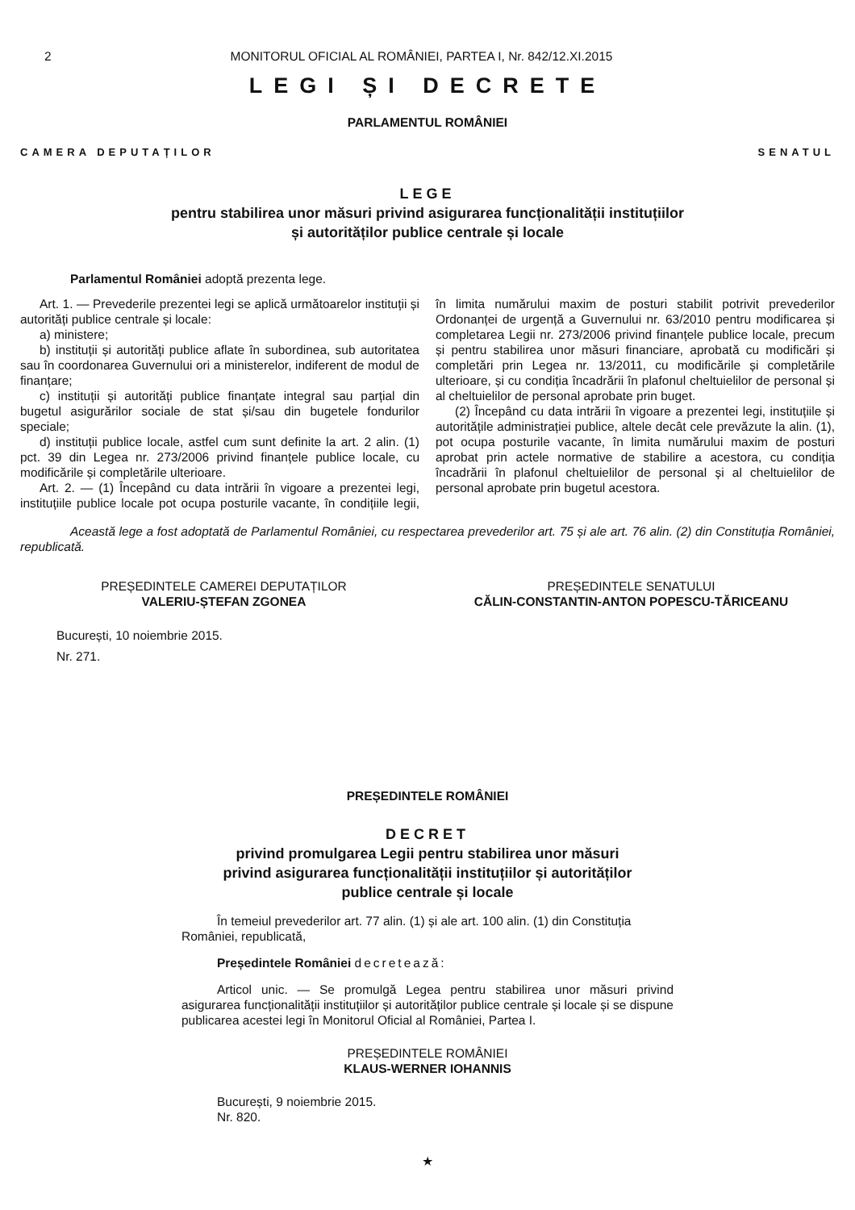2 MONITORUL OFICIAL AL ROMÂNIEI, PARTEA I, Nr. 842/12.XI.2015
LEGI ȘI DECRETE
PARLAMENTUL ROMÂNIEI
CAMERA DEPUTAȚILOR SENATUL
LEGE
pentru stabilirea unor măsuri privind asigurarea funcționalității instituțiilor
și autorităților publice centrale și locale
Parlamentul României adoptă prezenta lege.
Art. 1. — Prevederile prezentei legi se aplică următoarelor instituții și autorități publice centrale și locale:
a) ministere;
b) instituții și autorități publice aflate în subordinea, sub autoritatea sau în coordonarea Guvernului ori a ministerelor, indiferent de modul de finanțare;
c) instituții și autorități publice finanțate integral sau parțial din bugetul asigurărilor sociale de stat și/sau din bugetele fondurilor speciale;
d) instituții publice locale, astfel cum sunt definite la art. 2 alin. (1) pct. 39 din Legea nr. 273/2006 privind finanțele publice locale, cu modificările și completările ulterioare.
Art. 2. — (1) Începând cu data intrării în vigoare a prezentei legi, instituțiile publice locale pot ocupa posturile vacante, în condițiile legii, în limita numărului maxim de posturi stabilit potrivit prevederilor Ordonanței de urgență a Guvernului nr. 63/2010 pentru modificarea și completarea Legii nr. 273/2006 privind finanțele publice locale, precum și pentru stabilirea unor măsuri financiare, aprobată cu modificări și completări prin Legea nr. 13/2011, cu modificările și completările ulterioare, și cu condiția încadrării în plafonul cheltuielilor de personal și al cheltuielilor de personal aprobate prin buget.
(2) Începând cu data intrării în vigoare a prezentei legi, instituțiile și autoritățile administrației publice, altele decât cele prevăzute la alin. (1), pot ocupa posturile vacante, în limita numărului maxim de posturi aprobat prin actele normative de stabilire a acestora, cu condiția încadrării în plafonul cheltuielilor de personal și al cheltuielilor de personal aprobate prin bugetul acestora.
Această lege a fost adoptată de Parlamentul României, cu respectarea prevederilor art. 75 și ale art. 76 alin. (2) din Constituția României, republicată.
PREȘEDINTELE CAMEREI DEPUTAȚILOR
VALERIU-ȘTEFAN ZGONEA
PREȘEDINTELE SENATULUI
CĂLIN-CONSTANTIN-ANTON POPESCU-TĂRICEANU
București, 10 noiembrie 2015.
Nr. 271.
PREȘEDINTELE ROMÂNIEI
DECRET
privind promulgarea Legii pentru stabilirea unor măsuri
privind asigurarea funcționalității instituțiilor și autorităților
publice centrale și locale
În temeiul prevederilor art. 77 alin. (1) și ale art. 100 alin. (1) din Constituția României, republicată,
Președintele României decretează:
Articol unic. — Se promulgă Legea pentru stabilirea unor măsuri privind asigurarea funcționalității instituțiilor și autorităților publice centrale și locale și se dispune publicarea acestei legi în Monitorul Oficial al României, Partea I.
PREȘEDINTELE ROMÂNIEI
KLAUS-WERNER IOHANNIS
București, 9 noiembrie 2015.
Nr. 820.
★